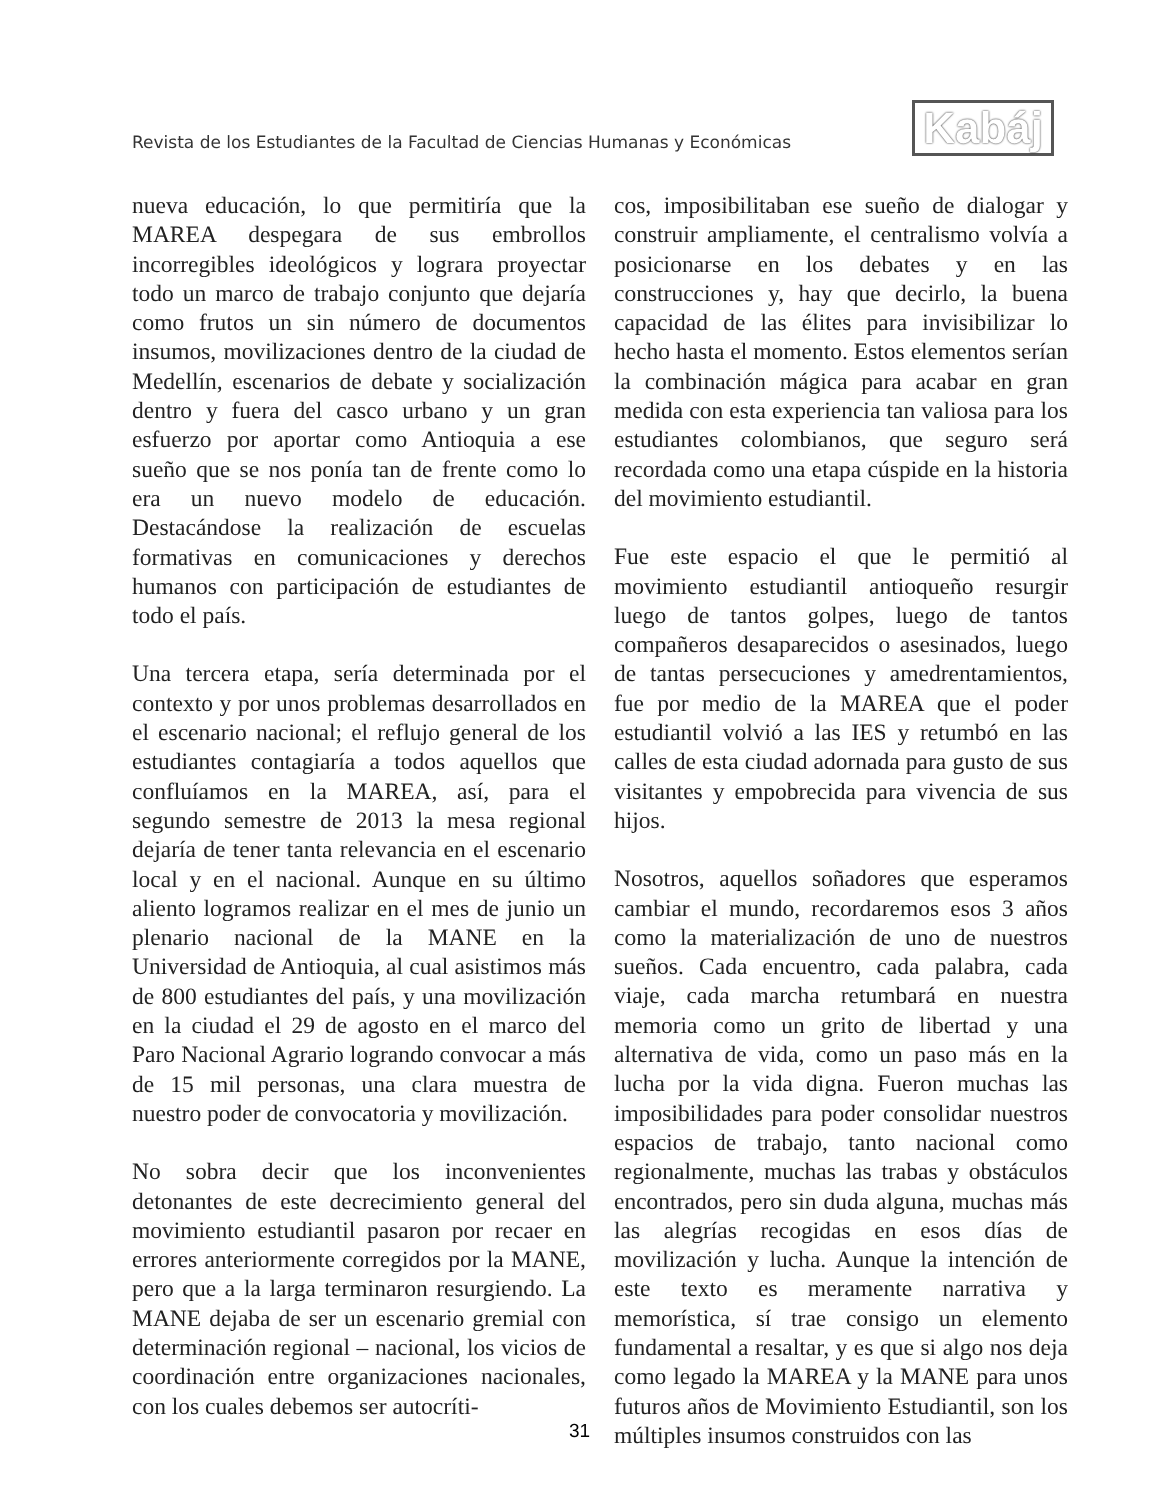Revista de los Estudiantes de la Facultad de Ciencias Humanas y Económicas
Kabáj
nueva educación, lo que permitiría que la MAREA despegara de sus embrollos incorregibles ideológicos y lograra proyectar todo un marco de trabajo conjunto que dejaría como frutos un sin número de documentos insumos, movilizaciones dentro de la ciudad de Medellín, escenarios de debate y socialización dentro y fuera del casco urbano y un gran esfuerzo por aportar como Antioquia a ese sueño que se nos ponía tan de frente como lo era un nuevo modelo de educación. Destacándose la realización de escuelas formativas en comunicaciones y derechos humanos con participación de estudiantes de todo el país.
Una tercera etapa, sería determinada por el contexto y por unos problemas desarrollados en el escenario nacional; el reflujo general de los estudiantes contagiaría a todos aquellos que confluíamos en la MAREA, así, para el segundo semestre de 2013 la mesa regional dejaría de tener tanta relevancia en el escenario local y en el nacional. Aunque en su último aliento logramos realizar en el mes de junio un plenario nacional de la MANE en la Universidad de Antioquia, al cual asistimos más de 800 estudiantes del país, y una movilización en la ciudad el 29 de agosto en el marco del Paro Nacional Agrario logrando convocar a más de 15 mil personas, una clara muestra de nuestro poder de convocatoria y movilización.
No sobra decir que los inconvenientes detonantes de este decrecimiento general del movimiento estudiantil pasaron por recaer en errores anteriormente corregidos por la MANE, pero que a la larga terminaron resurgiendo. La MANE dejaba de ser un escenario gremial con determinación regional – nacional, los vicios de coordinación entre organizaciones nacionales, con los cuales debemos ser autocríti-
cos, imposibilitaban ese sueño de dialogar y construir ampliamente, el centralismo volvía a posicionarse en los debates y en las construcciones y, hay que decirlo, la buena capacidad de las élites para invisibilizar lo hecho hasta el momento. Estos elementos serían la combinación mágica para acabar en gran medida con esta experiencia tan valiosa para los estudiantes colombianos, que seguro será recordada como una etapa cúspide en la historia del movimiento estudiantil.
Fue este espacio el que le permitió al movimiento estudiantil antioqueño resurgir luego de tantos golpes, luego de tantos compañeros desaparecidos o asesinados, luego de tantas persecuciones y amedrentamientos, fue por medio de la MAREA que el poder estudiantil volvió a las IES y retumbó en las calles de esta ciudad adornada para gusto de sus visitantes y empobrecida para vivencia de sus hijos.
Nosotros, aquellos soñadores que esperamos cambiar el mundo, recordaremos esos 3 años como la materialización de uno de nuestros sueños. Cada encuentro, cada palabra, cada viaje, cada marcha retumbará en nuestra memoria como un grito de libertad y una alternativa de vida, como un paso más en la lucha por la vida digna. Fueron muchas las imposibilidades para poder consolidar nuestros espacios de trabajo, tanto nacional como regionalmente, muchas las trabas y obstáculos encontrados, pero sin duda alguna, muchas más las alegrías recogidas en esos días de movilización y lucha. Aunque la intención de este texto es meramente narrativa y memorística, sí trae consigo un elemento fundamental a resaltar, y es que si algo nos deja como legado la MAREA y la MANE para unos futuros años de Movimiento Estudiantil, son los múltiples insumos construidos con las
31